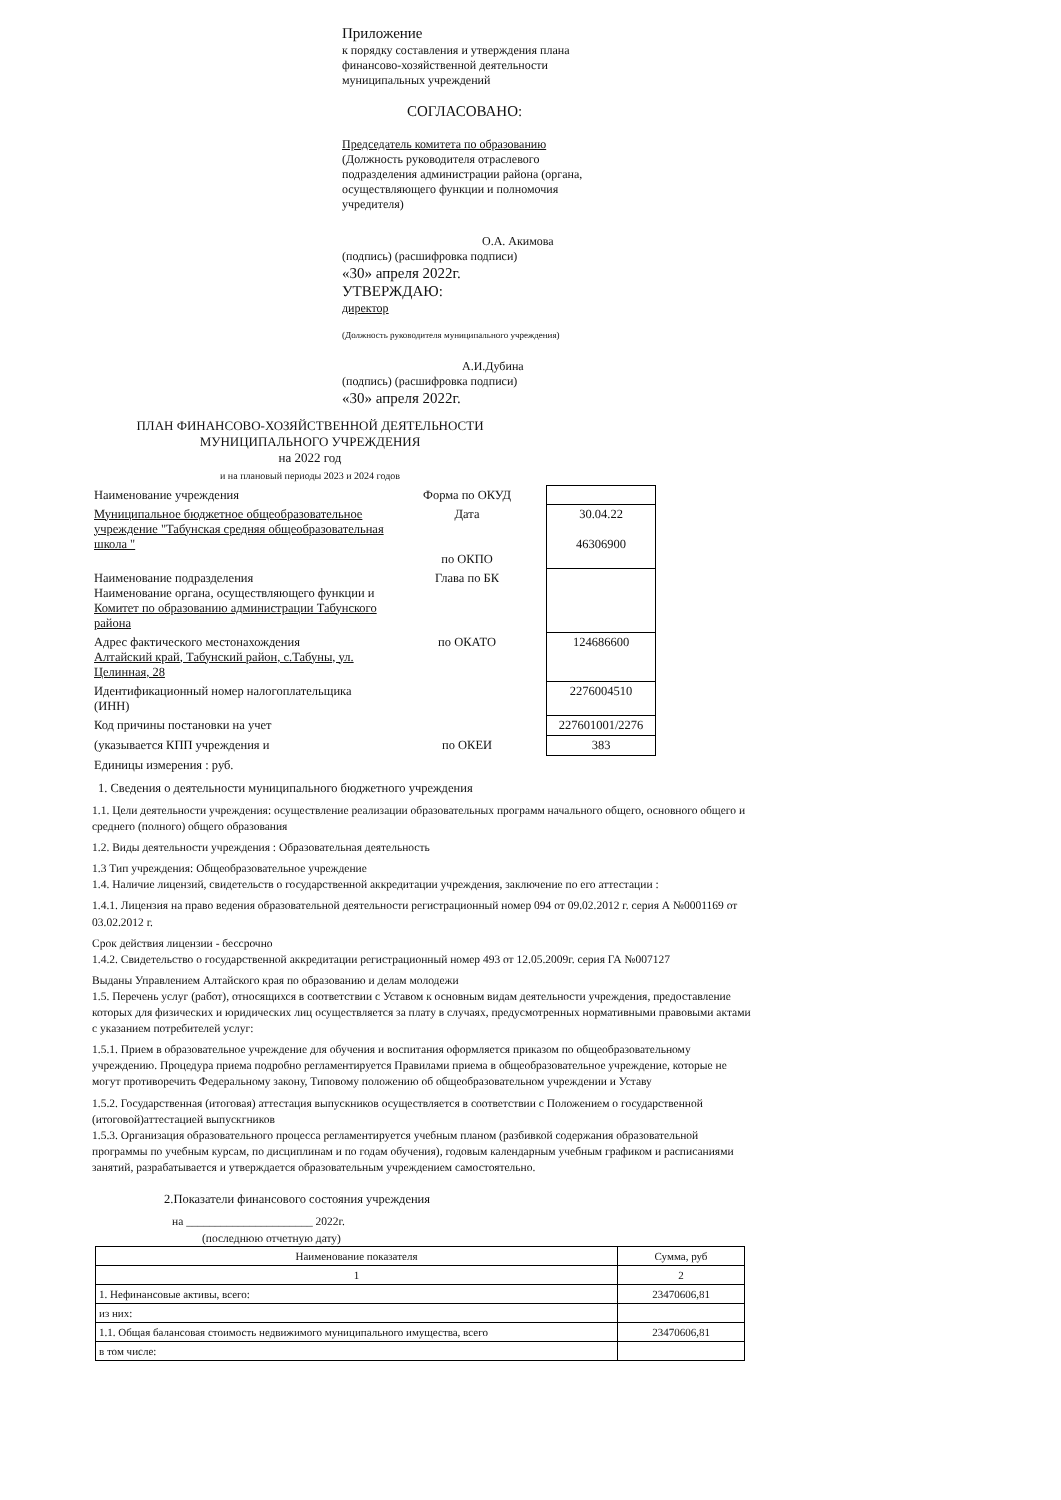Приложение
к порядку составления и утверждения плана
финансово-хозяйственной деятельности
муниципальных учреждений
СОГЛАСОВАНО:
Председатель комитета по образованию
(Должность руководителя отраслевого
подразделения администрации района (органа,
осуществляющего функции и полномочия
учредителя)
О.А. Акимова
(подпись) (расшифровка подписи)
«30» апреля 2022г.
УТВЕРЖДАЮ:
директор
(Должность руководителя муниципального учреждения)
А.И.Дубина
(подпись) (расшифровка подписи)
«30» апреля 2022г.
ПЛАН ФИНАНСОВО-ХОЗЯЙСТВЕННОЙ ДЕЯТЕЛЬНОСТИ
МУНИЦИПАЛЬНОГО УЧРЕЖДЕНИЯ
на 2022 год
и на плановый периоды 2023 и 2024 годов
| Наименование учреждения | Форма по ОКУД | |
| Муниципальное бюджетное общеобразовательное учреждение "Табунская средняя общеобразовательная школа " | Дата по ОКПО | 30.04.22 46306900 |
| Наименование подразделения Наименование органа, осуществляющего функции и Комитет по образованию администрации Табунского района | Глава по БК | |
| Адрес фактического местонахождения Алтайский край, Табунский район, с.Табуны, ул. Целинная, 28 | по ОКАТО | 124686600 |
| Идентификационный номер налогоплательщика (ИНН) | | 2276004510 |
| Код причины постановки на учет | | 227601001/2276 |
| (указывается КПП учреждения и | по ОКЕИ | 383 |
| Единицы измерения : руб. | | |
1. Сведения о деятельности муниципального бюджетного учреждения
1.1. Цели деятельности учреждения: осуществление реализации образовательных программ начального общего, основного общего и среднего (полного) общего образования
1.2. Виды деятельности учреждения : Образовательная деятельность
1.3 Тип учреждения: Общеобразовательное учреждение
1.4. Наличие лицензий, свидетельств о государственной аккредитации учреждения, заключение по его аттестации :
1.4.1. Лицензия на право ведения образовательной деятельности регистрационный номер 094 от 09.02.2012 г. серия А №0001169 от 03.02.2012 г.
Срок действия лицензии - бессрочно
1.4.2. Свидетельство о государственной аккредитации регистрационный номер 493 от 12.05.2009г. серия ГА №007127
Выданы Управлением Алтайского края по образованию и делам молодежи
1.5. Перечень услуг (работ), относящихся в соответствии с Уставом к основным видам деятельности учреждения, предоставление которых для физических и юридических лиц осуществляется за плату в случаях, предусмотренных нормативными правовыми актами с указанием потребителей услуг:
1.5.1. Прием в образовательное учреждение для обучения и воспитания оформляется приказом по общеобразовательному учреждению. Процедура приема подробно регламентируется Правилами приема в общеобразовательное учреждение, которые не могут противоречить Федеральному закону, Типовому положению об общеобразовательном учреждении и Уставу
1.5.2. Государственная (итоговая) аттестация выпускников осуществляется в соответствии с Положением о государственной (итоговой)аттестацией выпускгников
1.5.3. Организация образовательного процесса регламентируется учебным планом (разбивкой содержания образовательной программы по учебным курсам, по дисциплинам и по годам обучения), годовым календарным учебным графиком и расписаниями занятий, разрабатывается и утверждается образовательным учреждением самостоятельно.
2.Показатели финансового состояния учреждения
на ______________________ 2022г.
(последнюю отчетную дату)
| Наименование показателя | Сумма, руб |
| --- | --- |
| 1 | 2 |
| 1. Нефинансовые активы, всего: | 23470606,81 |
| из них: | |
| 1.1. Общая балансовая стоимость недвижимого муниципального имущества, всего | 23470606,81 |
| в том числе: | |